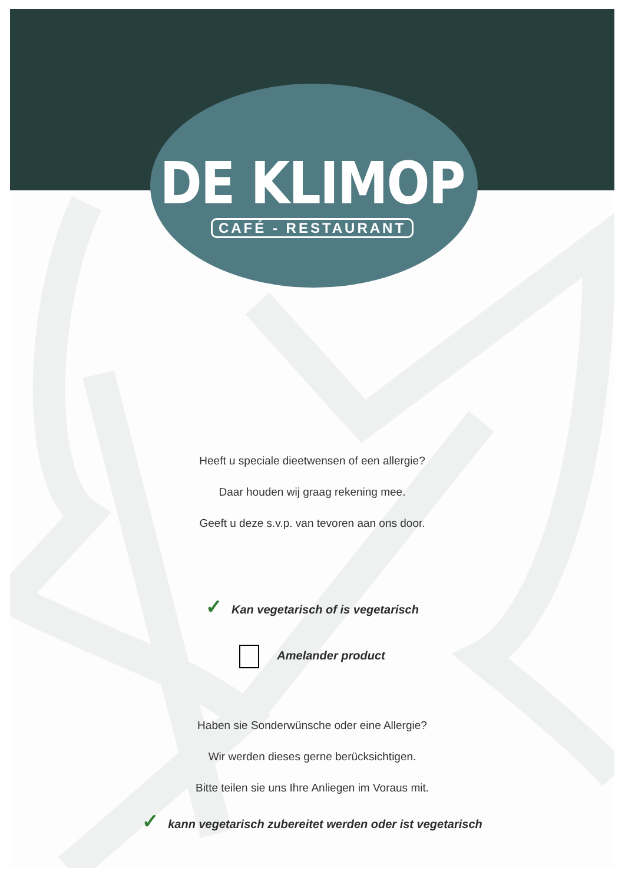DE KLIMOP
CAFÉ - RESTAURANT
Heeft u speciale dieetwensen of een allergie?
Daar houden wij graag rekening mee.
Geeft u deze s.v.p. van tevoren aan ons door.
✓ Kan vegetarisch of is vegetarisch
Amelander product
Haben sie Sonderwünsche oder eine Allergie?
Wir werden dieses gerne berücksichtigen.
Bitte teilen sie uns Ihre Anliegen im Voraus mit.
✓ kann vegetarisch zubereitet werden oder ist vegetarisch